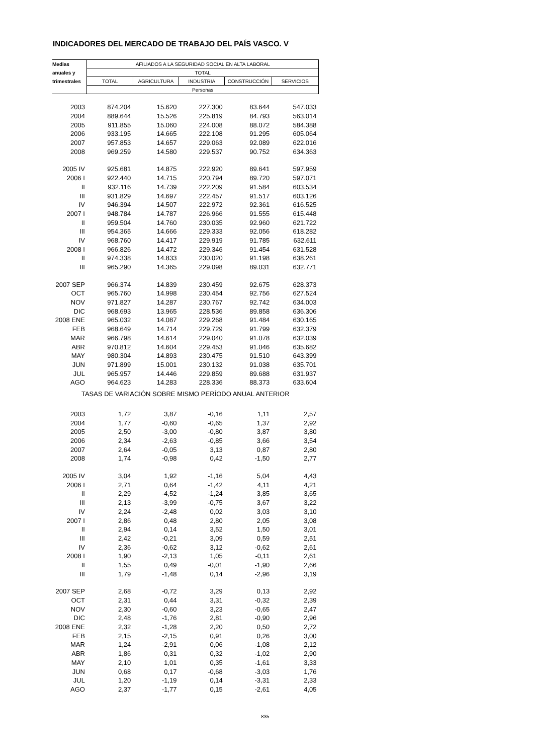INDICADORES DEL MERCADO DE TRABAJO DEL PAÍS VASCO. V
| Medias | AFILIADOS A LA SEGURIDAD SOCIAL EN ALTA LABORAL | | | | |
| anuales y | TOTAL | | | | |
| trimestrales | TOTAL | AGRICULTURA | INDUSTRIA | CONSTRUCCIÓN | SERVICIOS |
| | Personas | | | | |
| 2003 | 874.204 | 15.620 | 227.300 | 83.644 | 547.033 |
| 2004 | 889.644 | 15.526 | 225.819 | 84.793 | 563.014 |
| 2005 | 911.855 | 15.060 | 224.008 | 88.072 | 584.388 |
| 2006 | 933.195 | 14.665 | 222.108 | 91.295 | 605.064 |
| 2007 | 957.853 | 14.657 | 229.063 | 92.089 | 622.016 |
| 2008 | 969.259 | 14.580 | 229.537 | 90.752 | 634.363 |
| 2005 IV | 925.681 | 14.875 | 222.920 | 89.641 | 597.959 |
| 2006 I | 922.440 | 14.715 | 220.794 | 89.720 | 597.071 |
| II | 932.116 | 14.739 | 222.209 | 91.584 | 603.534 |
| III | 931.829 | 14.697 | 222.457 | 91.517 | 603.126 |
| IV | 946.394 | 14.507 | 222.972 | 92.361 | 616.525 |
| 2007 I | 948.784 | 14.787 | 226.966 | 91.555 | 615.448 |
| II | 959.504 | 14.760 | 230.035 | 92.960 | 621.722 |
| III | 954.365 | 14.666 | 229.333 | 92.056 | 618.282 |
| IV | 968.760 | 14.417 | 229.919 | 91.785 | 632.611 |
| 2008 I | 966.826 | 14.472 | 229.346 | 91.454 | 631.528 |
| II | 974.338 | 14.833 | 230.020 | 91.198 | 638.261 |
| III | 965.290 | 14.365 | 229.098 | 89.031 | 632.771 |
| 2007 SEP | 966.374 | 14.839 | 230.459 | 92.675 | 628.373 |
| OCT | 965.760 | 14.998 | 230.454 | 92.756 | 627.524 |
| NOV | 971.827 | 14.287 | 230.767 | 92.742 | 634.003 |
| DIC | 968.693 | 13.965 | 228.536 | 89.858 | 636.306 |
| 2008 ENE | 965.032 | 14.087 | 229.268 | 91.484 | 630.165 |
| FEB | 968.649 | 14.714 | 229.729 | 91.799 | 632.379 |
| MAR | 966.798 | 14.614 | 229.040 | 91.078 | 632.039 |
| ABR | 970.812 | 14.604 | 229.453 | 91.046 | 635.682 |
| MAY | 980.304 | 14.893 | 230.475 | 91.510 | 643.399 |
| JUN | 971.899 | 15.001 | 230.132 | 91.038 | 635.701 |
| JUL | 965.957 | 14.446 | 229.859 | 89.688 | 631.937 |
| AGO | 964.623 | 14.283 | 228.336 | 88.373 | 633.604 |
| TASAS DE VARIACIÓN SOBRE MISMO PERÍODO ANUAL ANTERIOR | | | | | |
| 2003 | 1,72 | 3,87 | -0,16 | 1,11 | 2,57 |
| 2004 | 1,77 | -0,60 | -0,65 | 1,37 | 2,92 |
| 2005 | 2,50 | -3,00 | -0,80 | 3,87 | 3,80 |
| 2006 | 2,34 | -2,63 | -0,85 | 3,66 | 3,54 |
| 2007 | 2,64 | -0,05 | 3,13 | 0,87 | 2,80 |
| 2008 | 1,74 | -0,98 | 0,42 | -1,50 | 2,77 |
| 2005 IV | 3,04 | 1,92 | -1,16 | 5,04 | 4,43 |
| 2006 I | 2,71 | 0,64 | -1,42 | 4,11 | 4,21 |
| II | 2,29 | -4,52 | -1,24 | 3,85 | 3,65 |
| III | 2,13 | -3,99 | -0,75 | 3,67 | 3,22 |
| IV | 2,24 | -2,48 | 0,02 | 3,03 | 3,10 |
| 2007 I | 2,86 | 0,48 | 2,80 | 2,05 | 3,08 |
| II | 2,94 | 0,14 | 3,52 | 1,50 | 3,01 |
| III | 2,42 | -0,21 | 3,09 | 0,59 | 2,51 |
| IV | 2,36 | -0,62 | 3,12 | -0,62 | 2,61 |
| 2008 I | 1,90 | -2,13 | 1,05 | -0,11 | 2,61 |
| II | 1,55 | 0,49 | -0,01 | -1,90 | 2,66 |
| III | 1,79 | -1,48 | 0,14 | -2,96 | 3,19 |
| 2007 SEP | 2,68 | -0,72 | 3,29 | 0,13 | 2,92 |
| OCT | 2,31 | 0,44 | 3,31 | -0,32 | 2,39 |
| NOV | 2,30 | -0,60 | 3,23 | -0,65 | 2,47 |
| DIC | 2,48 | -1,76 | 2,81 | -0,90 | 2,96 |
| 2008 ENE | 2,32 | -1,28 | 2,20 | 0,50 | 2,72 |
| FEB | 2,15 | -2,15 | 0,91 | 0,26 | 3,00 |
| MAR | 1,24 | -2,91 | 0,06 | -1,08 | 2,12 |
| ABR | 1,86 | 0,31 | 0,32 | -1,02 | 2,90 |
| MAY | 2,10 | 1,01 | 0,35 | -1,61 | 3,33 |
| JUN | 0,68 | 0,17 | -0,68 | -3,03 | 1,76 |
| JUL | 1,20 | -1,19 | 0,14 | -3,31 | 2,33 |
| AGO | 2,37 | -1,77 | 0,15 | -2,61 | 4,05 |
835